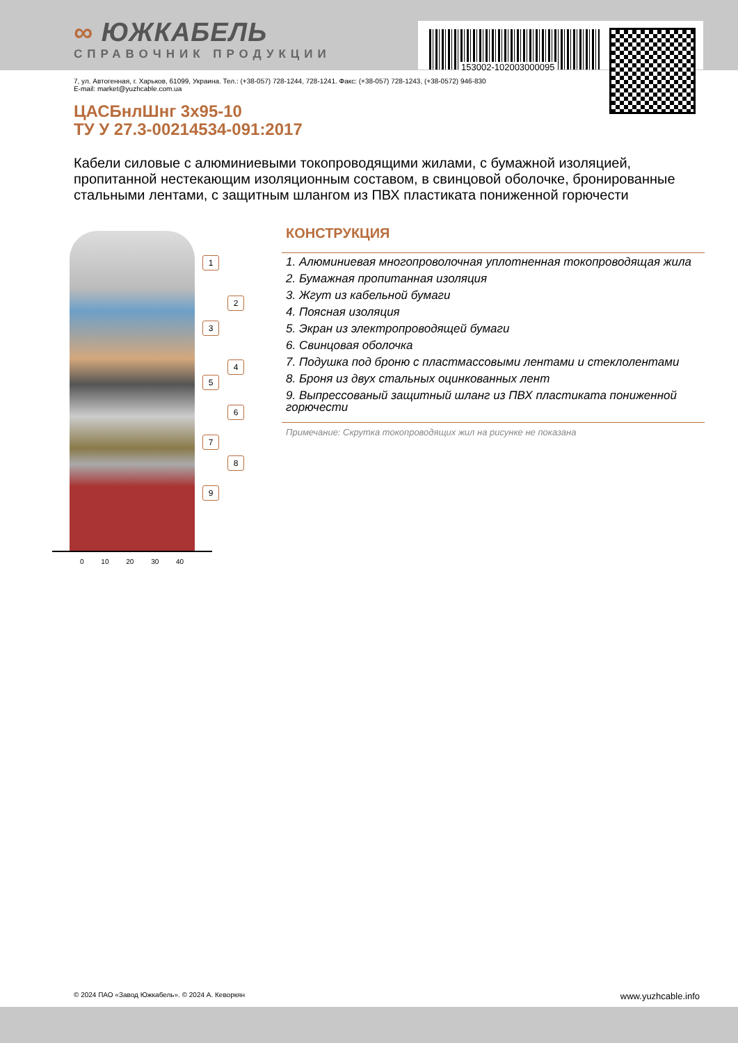153002-102003000095
∞ ЮЖКАБЕЛЬ
СПРАВОЧНИК ПРОДУКЦИИ
7, ул. Автогенная, г. Харьков, 61099, Украина. Тел.: (+38-057) 728-1244, 728-1241. Факс: (+38-057) 728-1243, (+38-0572) 946-830
E-mail: market@yuzhcable.com.ua
ЦАСБнлШнг 3х95-10
ТУ У 27.3-00214534-091:2017
Кабели силовые с алюминиевыми токопроводящими жилами, с бумажной изоляцией, пропитанной нестекающим изоляционным составом, в свинцовой оболочке, бронированные стальными лентами, с защитным шлангом из ПВХ пластиката пониженной горючести
1
2
3
4
5
6
7
8
9
0 10 20 30 40
КОНСТРУКЦИЯ
1. Алюминиевая многопроволочная уплотненная токопроводящая жила
2. Бумажная пропитанная изоляция
3. Жгут из кабельной бумаги
4. Поясная изоляция
5. Экран из электропроводящей бумаги
6. Свинцовая оболочка
7. Подушка под броню с пластмассовыми лентами и стеклолентами
8. Броня из двух стальных оцинкованных лент
9. Выпрессованый защитный шланг из ПВХ пластиката пониженной горючести
Примечание: Скрутка токопроводящих жил на рисунке не показана
© 2024 ПАО «Завод Южкабель». © 2024 А. Кеворкян www.yuzhcable.info